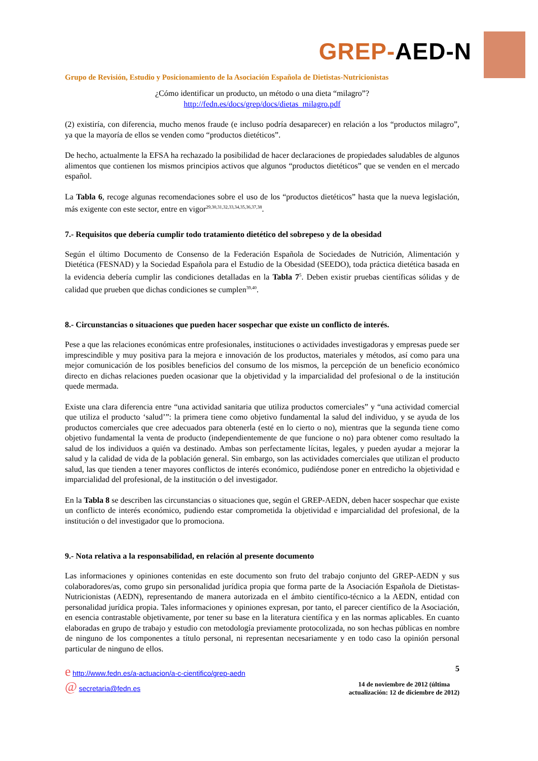GREP-AED-N
Grupo de Revisión, Estudio y Posicionamiento de la Asociación Española de Dietistas-Nutricionistas
¿Cómo identificar un producto, un método o una dieta “milagro”?
http://fedn.es/docs/grep/docs/dietas_milagro.pdf
(2) existiría, con diferencia, mucho menos fraude (e incluso podría desaparecer) en relación a los “productos milagro”, ya que la mayoría de ellos se venden como “productos dietéticos”.
De hecho, actualmente la EFSA ha rechazado la posibilidad de hacer declaraciones de propiedades saludables de algunos alimentos que contienen los mismos principios activos que algunos “productos dietéticos” que se venden en el mercado español.
La Tabla 6, recoge algunas recomendaciones sobre el uso de los “productos dietéticos” hasta que la nueva legislación, más exigente con este sector, entre en vigor<sup>29,30,31,32,33,34,35,36,37,38</sup>.
7.- Requisitos que debería cumplir todo tratamiento dietético del sobrepeso y de la obesidad
Según el último Documento de Consenso de la Federación Española de Sociedades de Nutrición, Alimentación y Dietética (FESNAD) y la Sociedad Española para el Estudio de la Obesidad (SEEDO), toda práctica dietética basada en la evidencia debería cumplir las condiciones detalladas en la Tabla 7<sup>5</sup>. Deben existir pruebas científicas sólidas y de calidad que prueben que dichas condiciones se cumplen<sup>39,40</sup>.
8.- Circunstancias o situaciones que pueden hacer sospechar que existe un conflicto de interés.
Pese a que las relaciones económicas entre profesionales, instituciones o actividades investigadoras y empresas puede ser imprescindible y muy positiva para la mejora e innovación de los productos, materiales y métodos, así como para una mejor comunicación de los posibles beneficios del consumo de los mismos, la percepción de un beneficio económico directo en dichas relaciones pueden ocasionar que la objetividad y la imparcialidad del profesional o de la institución quede mermada.
Existe una clara diferencia entre “una actividad sanitaria que utiliza productos comerciales” y “una actividad comercial que utiliza el producto ‘salud’”: la primera tiene como objetivo fundamental la salud del individuo, y se ayuda de los productos comerciales que cree adecuados para obtenerla (esté en lo cierto o no), mientras que la segunda tiene como objetivo fundamental la venta de producto (independientemente de que funcione o no) para obtener como resultado la salud de los individuos a quién va destinado. Ambas son perfectamente lícitas, legales, y pueden ayudar a mejorar la salud y la calidad de vida de la población general. Sin embargo, son las actividades comerciales que utilizan el producto salud, las que tienden a tener mayores conflictos de interés económico, pudiéndose poner en entredicho la objetividad e imparcialidad del profesional, de la institución o del investigador.
En la Tabla 8 se describen las circunstancias o situaciones que, según el GREP-AEDN, deben hacer sospechar que existe un conflicto de interés económico, pudiendo estar comprometida la objetividad e imparcialidad del profesional, de la institución o del investigador que lo promociona.
9.- Nota relativa a la responsabilidad, en relación al presente documento
Las informaciones y opiniones contenidas en este documento son fruto del trabajo conjunto del GREP-AEDN y sus colaboradores/as, como grupo sin personalidad jurídica propia que forma parte de la Asociación Española de Dietistas-Nutricionistas (AEDN), representando de manera autorizada en el ámbito científico-técnico a la AEDN, entidad con personalidad jurídica propia. Tales informaciones y opiniones expresan, por tanto, el parecer científico de la Asociación, en esencia contrastable objetivamente, por tener su base en la literatura científica y en las normas aplicables. En cuanto elaboradas en grupo de trabajo y estudio con metodología previamente protocolizada, no son hechas públicas en nombre de ninguno de los componentes a título personal, ni representan necesariamente y en todo caso la opinión personal particular de ninguno de ellos.
e http://www.fedn.es/a-actuacion/a-c-cientifico/grep-aedn
@ secretaria@fedn.es
5
14 de noviembre de 2012 (última
actualización: 12 de diciembre de 2012)